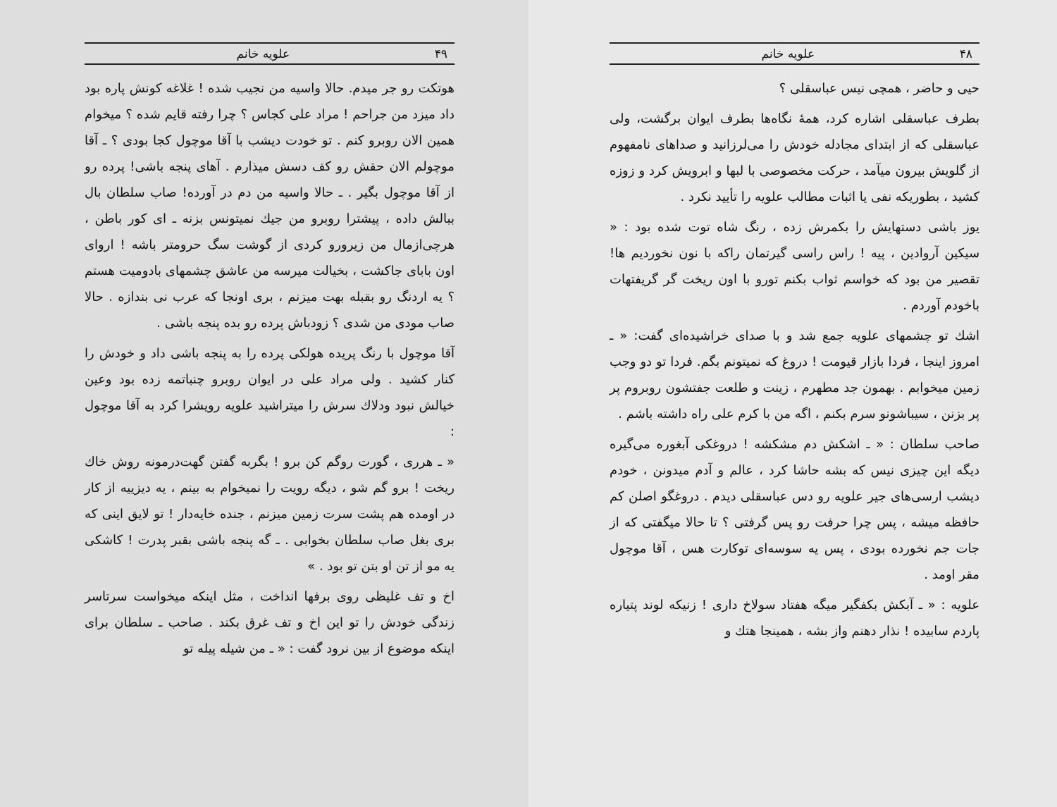۴۸ علویه خانم
حیی و حاضر ، همچی نیس عباسقلی ؟
بطرف عباسقلی اشاره کرد، همهٔ نگاه‌ها بطرف ایوان برگشت، ولی عباسقلی که از ابتدای مجادله خودش را می‌لرزانید و صداهای نامفهوم از گلویش بیرون میآمد ، حرکت مخصوصی با لبها و ابرویش کرد و زوزه کشید ، بطوریکه نفی یا اثبات مطالب علویه را تأیید نکرد .
یوز باشی دستهایش را بکمرش زده ، رنگ شاه توت شده بود : « سیکین آروادین ، پیه ! راس راسی گیرتمان راکه با نون نخوردیم ها! تقصیر من بود که خواسم ثواب بکنم تورو با اون ریخت گر گریفتهات باخودم آوردم .
اشك تو چشمهای علویه جمع شد و با صدای خراشیده‌ای گفت: « ـ امروز اینجا ، فردا بازار قیومت ! دروغ که نمیتونم بگم. فردا تو دو وجب زمین میخوابم . بهمون جد مطهرم ، زینت و طلعت جفتشون روبروم پر پر بزنن ، سیباشونو سرم بکنم ، اگه من با کرم علی راه داشته باشم .
صاحب سلطان : « ـ اشکش دم مشکشه ! دروغکی آبغوره می‌گیره دیگه این چیزی نیس که بشه حاشا کرد ، عالم و آدم میدونن ، خودم دیشب ارسی‌های جیر علویه رو دس عباسقلی دیدم . دروغگو اصلن کم حافظه میشه ، پس چرا حرفت رو پس گرفتی ؟ تا حالا میگفتی که از جات جم نخورده بودی ، پس یه سوسه‌ای توکارت هس ، آقا موچول مقر اومد .
علویه : « ـ آبکش بکفگیر میگه هفتاد سولاخ داری ! زنیکه لوند پتیاره پاردم سابیده ! نذار دهنم واز بشه ، همینجا هتك و
۴۹ علویه خانم
هوتکت رو جر میدم. حالا واسیه من نجیب شده ! غلاغه کونش پاره بود داد میزد من جراحم ! مراد علی کجاس ؟ چرا رفته قایم شده ؟ میخوام همین الان روبرو کنم . تو خودت دیشب با آقا موچول کجا بودی ؟ ـ آقا موچولم الان حقش رو کف دسش میذارم . آهای پنجه باشی! پرده رو از آقا موچول بگیر . ـ حالا واسیه من دم در آورده! صاب سلطان بال ببالش داده ، پیشترا روبرو من جیك نمیتونس بزنه ـ ای کور باطن ، هرچی‌ازمال من زیرورو کردی از گوشت سگ حرومتر باشه ! اروای اون بابای جاکشت ، بخیالت میرسه من عاشق چشمهای بادومیت هستم ؟ یه اردنگ رو بقبله بهت میزنم ، بری اونجا که عرب نی بندازه . حالا صاب مودی من شدی ؟ زودباش پرده رو بده پنجه باشی .
آقا موچول با رنگ پریده هولکی پرده را به پنجه باشی داد و خودش را کنار کشید . ولی مراد علی در ایوان روبرو چنباتمه زده بود وعین خیالش نبود ودلاك سرش را میتراشید علویه رویشرا کرد به آقا موچول :
« ـ هرری ، گورت روگم کن برو ! بگربه گفتن گهت‌درمونه روش خاك ریخت ! برو گم شو ، دیگه رویت را نمیخوام به بینم ، یه دیزییه از کار در اومده هم پشت سرت زمین میزنم ، جنده خایه‌دار ! تو لایق اینی که بری بغل صاب سلطان بخوابی . ـ گه پنجه باشی بقبر پدرت ! کاشکی یه مو از تن او بتن تو بود . »
اخ و تف غلیظی روی برفها انداخت ، مثل اینکه میخواست سرتاسر زندگی خودش را تو این اخ و تف غرق بکند . صاحب ـ سلطان برای اینکه موضوع از بین نرود گفت : « ـ من شیله پیله تو